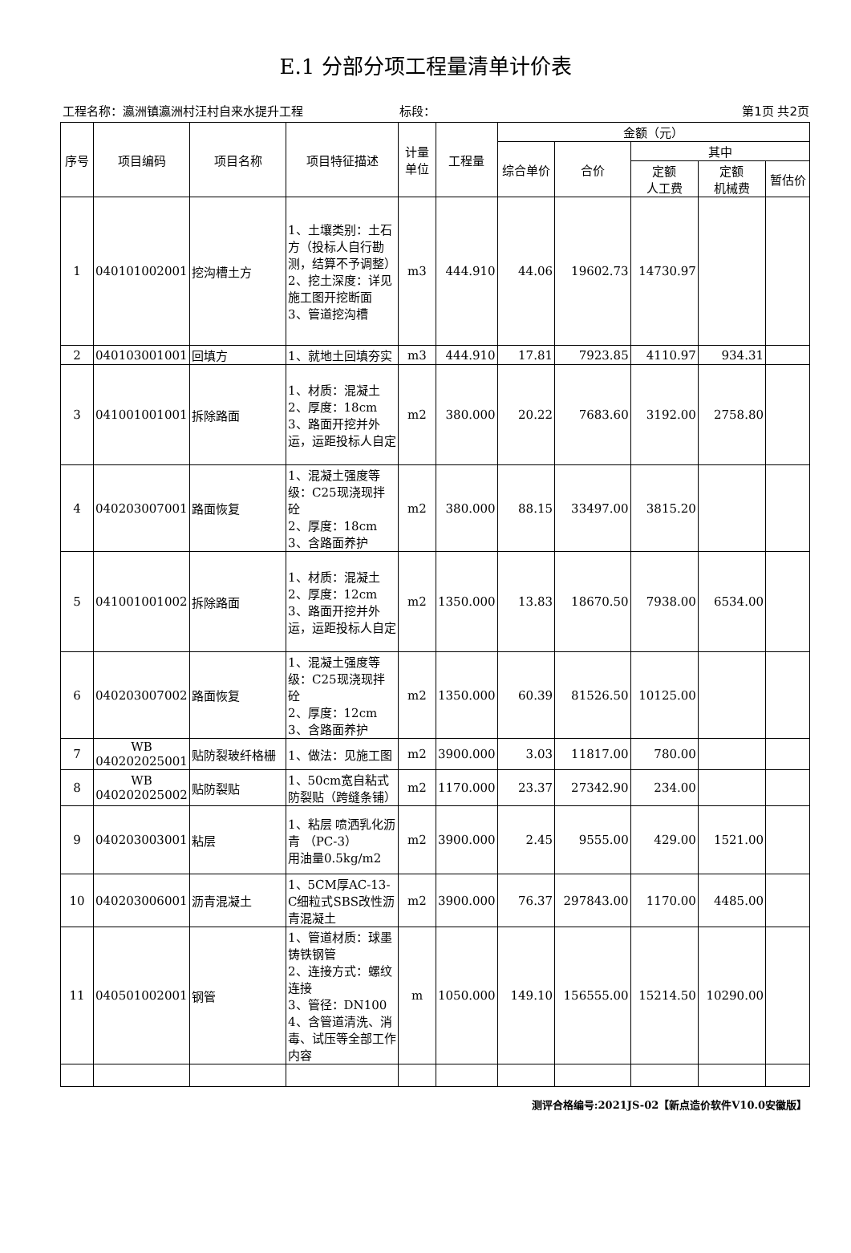E.1 分部分项工程量清单计价表
工程名称：瀛洲镇瀛洲村汪村自来水提升工程 标段： 第1页 共2页
| 序号 | 项目编码 | 项目名称 | 项目特征描述 | 计量单位 | 工程量 | 金额（元） | | | | |
| --- | --- | --- | --- | --- | --- | --- | --- | --- | --- | --- |
| | | | | | | 综合单价 | 合价 | 其中 | | |
| | | | | | | | | 定额 人工费 | 定额 机械费 | 暂估价 |
| 1 | 040101002001 | 挖沟槽土方 | 1、土壤类别：土石方（投标人自行勘测，结算不予调整） 2、挖土深度：详见施工图开挖断面 3、管道挖沟槽 | m3 | 444.910 | 44.06 | 19602.73 | 14730.97 | | |
| 2 | 040103001001 | 回填方 | 1、就地土回填夯实 | m3 | 444.910 | 17.81 | 7923.85 | 4110.97 | 934.31 | |
| 3 | 041001001001 | 拆除路面 | 1、材质：混凝土 2、厚度：18cm 3、路面开挖并外运，运距投标人自定 | m2 | 380.000 | 20.22 | 7683.60 | 3192.00 | 2758.80 | |
| 4 | 040203007001 | 路面恢复 | 1、混凝土强度等级：C25现浇现拌砼 2、厚度：18cm 3、含路面养护 | m2 | 380.000 | 88.15 | 33497.00 | 3815.20 | | |
| 5 | 041001001002 | 拆除路面 | 1、材质：混凝土 2、厚度：12cm 3、路面开挖并外运，运距投标人自定 | m2 | 1350.000 | 13.83 | 18670.50 | 7938.00 | 6534.00 | |
| 6 | 040203007002 | 路面恢复 | 1、混凝土强度等级：C25现浇现拌砼 2、厚度：12cm 3、含路面养护 | m2 | 1350.000 | 60.39 | 81526.50 | 10125.00 | | |
| 7 | WB 040202025001 | 贴防裂玻纤格栅 | 1、做法：见施工图 | m2 | 3900.000 | 3.03 | 11817.00 | 780.00 | | |
| 8 | WB 040202025002 | 贴防裂贴 | 1、50cm宽自粘式防裂贴（跨缝条铺） | m2 | 1170.000 | 23.37 | 27342.90 | 234.00 | | |
| 9 | 040203003001 | 粘层 | 1、粘层 喷洒乳化沥青 （PC-3） 用油量0.5kg/m2 | m2 | 3900.000 | 2.45 | 9555.00 | 429.00 | 1521.00 | |
| 10 | 040203006001 | 沥青混凝土 | 1、5CM厚AC-13-C细粒式SBS改性沥青混凝土 | m2 | 3900.000 | 76.37 | 297843.00 | 1170.00 | 4485.00 | |
| 11 | 040501002001 | 钢管 | 1、管道材质：球墨铸铁钢管 2、连接方式：螺纹连接 3、管径：DN100 4、含管道清洗、消毒、试压等全部工作内容 | m | 1050.000 | 149.10 | 156555.00 | 15214.50 | 10290.00 | |
测评合格编号:2021JS-02【新点造价软件V10.0安徽版】